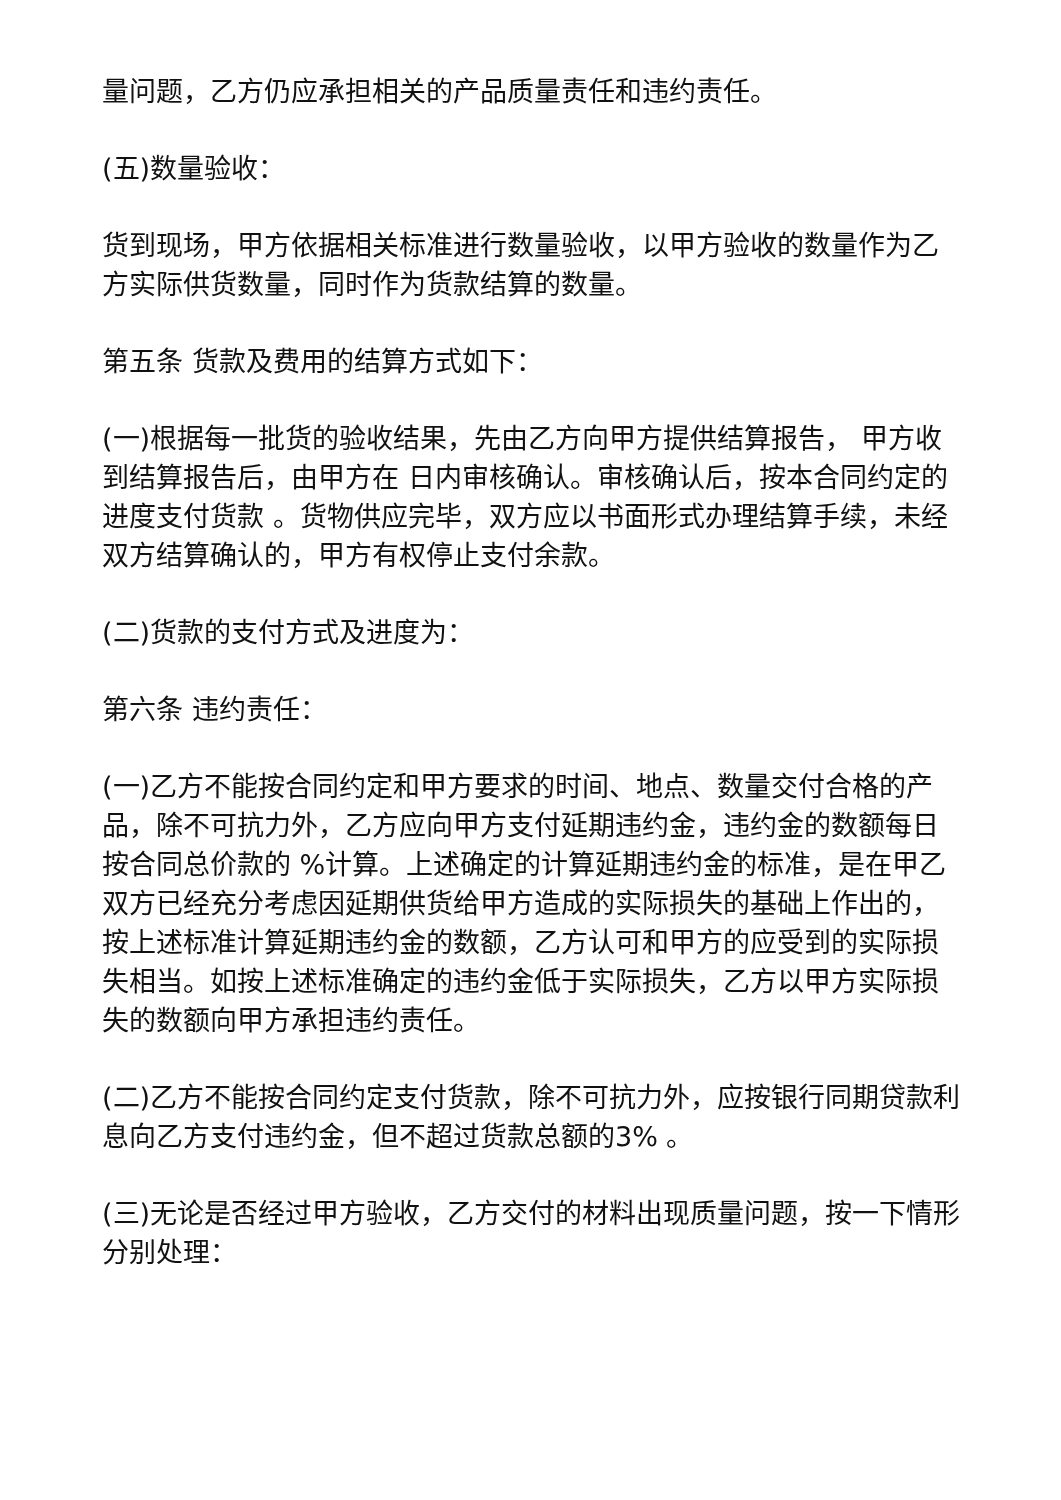量问题，乙方仍应承担相关的产品质量责任和违约责任。
(五)数量验收：
货到现场，甲方依据相关标准进行数量验收，以甲方验收的数量作为乙方实际供货数量，同时作为货款结算的数量。
第五条 货款及费用的结算方式如下：
(一)根据每一批货的验收结果，先由乙方向甲方提供结算报告， 甲方收到结算报告后，由甲方在 日内审核确认。审核确认后，按本合同约定的进度支付货款 。货物供应完毕，双方应以书面形式办理结算手续，未经双方结算确认的，甲方有权停止支付余款。
(二)货款的支付方式及进度为：
第六条 违约责任：
(一)乙方不能按合同约定和甲方要求的时间、地点、数量交付合格的产品，除不可抗力外，乙方应向甲方支付延期违约金，违约金的数额每日按合同总价款的 %计算。上述确定的计算延期违约金的标准，是在甲乙双方已经充分考虑因延期供货给甲方造成的实际损失的基础上作出的，按上述标准计算延期违约金的数额，乙方认可和甲方的应受到的实际损失相当。如按上述标准确定的违约金低于实际损失，乙方以甲方实际损失的数额向甲方承担违约责任。
(二)乙方不能按合同约定支付货款，除不可抗力外，应按银行同期贷款利息向乙方支付违约金，但不超过货款总额的3% 。
(三)无论是否经过甲方验收，乙方交付的材料出现质量问题，按一下情形分别处理：